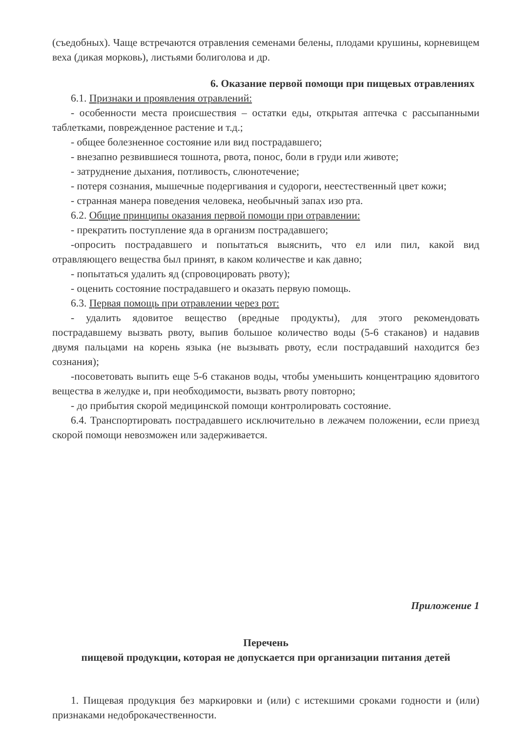(съедобных). Чаще встречаются отравления семенами белены, плодами крушины, корневищем веха (дикая морковь), листьями болиголова и др.
6. Оказание первой помощи при пищевых отравлениях
6.1. Признаки и проявления отравлений:
- особенности места происшествия – остатки еды, открытая аптечка с рассыпанными таблетками, поврежденное растение и т.д.;
- общее болезненное состояние или вид пострадавшего;
- внезапно резвившиеся тошнота, рвота, понос, боли в груди или животе;
- затруднение дыхания, потливость, слюнотечение;
- потеря сознания, мышечные подергивания и судороги, неестественный цвет кожи;
- странная манера поведения человека, необычный запах изо рта.
6.2. Общие принципы оказания первой помощи при отравлении:
- прекратить поступление яда в организм пострадавшего;
-опросить пострадавшего и попытаться выяснить, что ел или пил, какой вид отравляющего вещества был принят, в каком количестве и как давно;
- попытаться удалить яд (спровоцировать рвоту);
- оценить состояние пострадавшего и оказать первую помощь.
6.3. Первая помощь при отравлении через рот:
- удалить ядовитое вещество (вредные продукты), для этого рекомендовать пострадавшему вызвать рвоту, выпив большое количество воды (5-6 стаканов) и надавив двумя пальцами на корень языка (не вызывать рвоту, если пострадавший находится без сознания);
-посоветовать выпить еще 5-6 стаканов воды, чтобы уменьшить концентрацию ядовитого вещества в желудке и, при необходимости, вызвать рвоту повторно;
- до прибытия скорой медицинской помощи контролировать состояние.
6.4. Транспортировать пострадавшего исключительно в лежачем положении, если приезд скорой помощи невозможен или задерживается.
Приложение 1
Перечень
пищевой продукции, которая не допускается при организации питания детей
1. Пищевая продукция без маркировки и (или) с истекшими сроками годности и (или) признаками недоброкачественности.